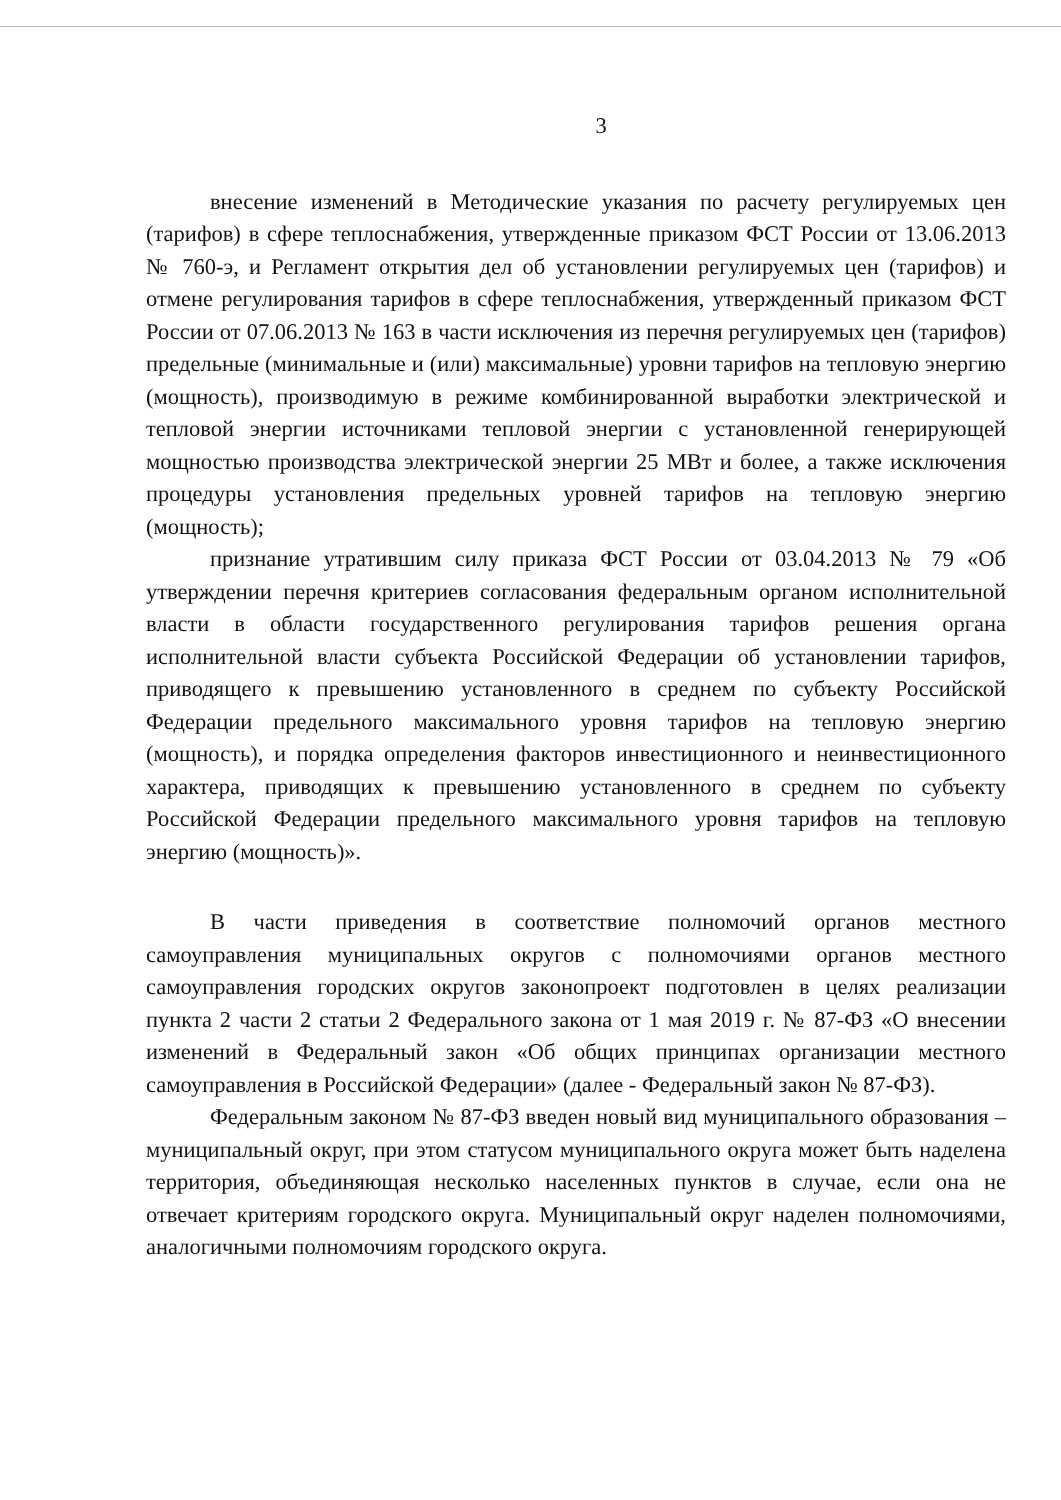3
внесение изменений в Методические указания по расчету регулируемых цен (тарифов) в сфере теплоснабжения, утвержденные приказом ФСТ России от 13.06.2013 № 760-э, и Регламент открытия дел об установлении регулируемых цен (тарифов) и отмене регулирования тарифов в сфере теплоснабжения, утвержденный приказом ФСТ России от 07.06.2013 № 163 в части исключения из перечня регулируемых цен (тарифов) предельные (минимальные и (или) максимальные) уровни тарифов на тепловую энергию (мощность), производимую в режиме комбинированной выработки электрической и тепловой энергии источниками тепловой энергии с установленной генерирующей мощностью производства электрической энергии 25 МВт и более, а также исключения процедуры установления предельных уровней тарифов на тепловую энергию (мощность);
признание утратившим силу приказа ФСТ России от 03.04.2013 № 79 «Об утверждении перечня критериев согласования федеральным органом исполнительной власти в области государственного регулирования тарифов решения органа исполнительной власти субъекта Российской Федерации об установлении тарифов, приводящего к превышению установленного в среднем по субъекту Российской Федерации предельного максимального уровня тарифов на тепловую энергию (мощность), и порядка определения факторов инвестиционного и неинвестиционного характера, приводящих к превышению установленного в среднем по субъекту Российской Федерации предельного максимального уровня тарифов на тепловую энергию (мощность)».
В части приведения в соответствие полномочий органов местного самоуправления муниципальных округов с полномочиями органов местного самоуправления городских округов законопроект подготовлен в целях реализации пункта 2 части 2 статьи 2 Федерального закона от 1 мая 2019 г. № 87-ФЗ «О внесении изменений в Федеральный закон «Об общих принципах организации местного самоуправления в Российской Федерации» (далее - Федеральный закон № 87-ФЗ).
Федеральным законом № 87-ФЗ введен новый вид муниципального образования – муниципальный округ, при этом статусом муниципального округа может быть наделена территория, объединяющая несколько населенных пунктов в случае, если она не отвечает критериям городского округа. Муниципальный округ наделен полномочиями, аналогичными полномочиям городского округа.